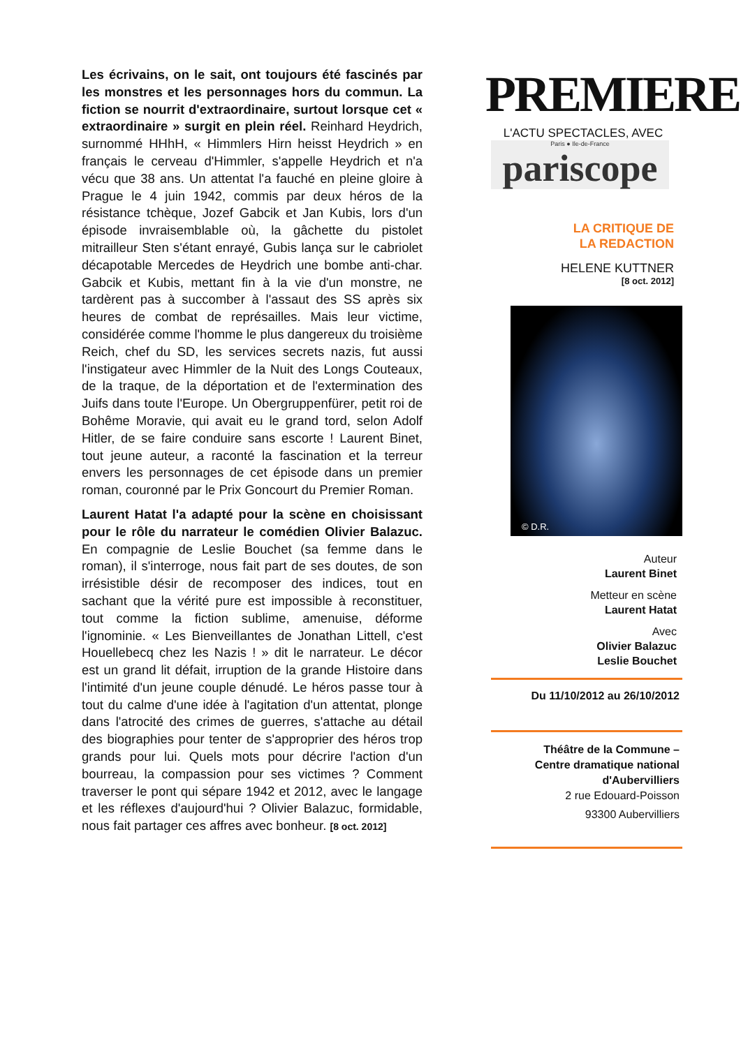Les écrivains, on le sait, ont toujours été fascinés par les monstres et les personnages hors du commun. La fiction se nourrit d'extraordinaire, surtout lorsque cet « extraordinaire » surgit en plein réel. Reinhard Heydrich, surnommé HHhH, « Himmlers Hirn heisst Heydrich » en français le cerveau d'Himmler, s'appelle Heydrich et n'a vécu que 38 ans. Un attentat l'a fauché en pleine gloire à Prague le 4 juin 1942, commis par deux héros de la résistance tchèque, Jozef Gabcik et Jan Kubis, lors d'un épisode invraisemblable où, la gâchette du pistolet mitrailleur Sten s'étant enrayé, Gubis lança sur le cabriolet décapotable Mercedes de Heydrich une bombe anti-char. Gabcik et Kubis, mettant fin à la vie d'un monstre, ne tardèrent pas à succomber à l'assaut des SS après six heures de combat de représailles. Mais leur victime, considérée comme l'homme le plus dangereux du troisième Reich, chef du SD, les services secrets nazis, fut aussi l'instigateur avec Himmler de la Nuit des Longs Couteaux, de la traque, de la déportation et de l'extermination des Juifs dans toute l'Europe. Un Obergruppenfürer, petit roi de Bohême Moravie, qui avait eu le grand tord, selon Adolf Hitler, de se faire conduire sans escorte ! Laurent Binet, tout jeune auteur, a raconté la fascination et la terreur envers les personnages de cet épisode dans un premier roman, couronné par le Prix Goncourt du Premier Roman.
Laurent Hatat l'a adapté pour la scène en choisissant pour le rôle du narrateur le comédien Olivier Balazuc. En compagnie de Leslie Bouchet (sa femme dans le roman), il s'interroge, nous fait part de ses doutes, de son irrésistible désir de recomposer des indices, tout en sachant que la vérité pure est impossible à reconstituer, tout comme la fiction sublime, amenuise, déforme l'ignominie. « Les Bienveillantes de Jonathan Littell, c'est Houellebecq chez les Nazis ! » dit le narrateur. Le décor est un grand lit défait, irruption de la grande Histoire dans l'intimité d'un jeune couple dénudé. Le héros passe tour à tout du calme d'une idée à l'agitation d'un attentat, plonge dans l'atrocité des crimes de guerres, s'attache au détail des biographies pour tenter de s'approprier des héros trop grands pour lui. Quels mots pour décrire l'action d'un bourreau, la compassion pour ses victimes ? Comment traverser le pont qui sépare 1942 et 2012, avec le langage et les réflexes d'aujourd'hui ? Olivier Balazuc, formidable, nous fait partager ces affres avec bonheur. [8 oct. 2012]
PREMIERE
L'ACTU SPECTACLES, AVEC
Paris ● Ile-de-France
pariscope
LA CRITIQUE DE
LA REDACTION
HELENE KUTTNER
[8 oct. 2012]
© D.R.
Auteur
Laurent Binet
Metteur en scène
Laurent Hatat
Avec
Olivier Balazuc
Leslie Bouchet
Du 11/10/2012 au 26/10/2012
Théâtre de la Commune –
Centre dramatique national
d'Aubervilliers
2 rue Edouard-Poisson
93300 Aubervilliers